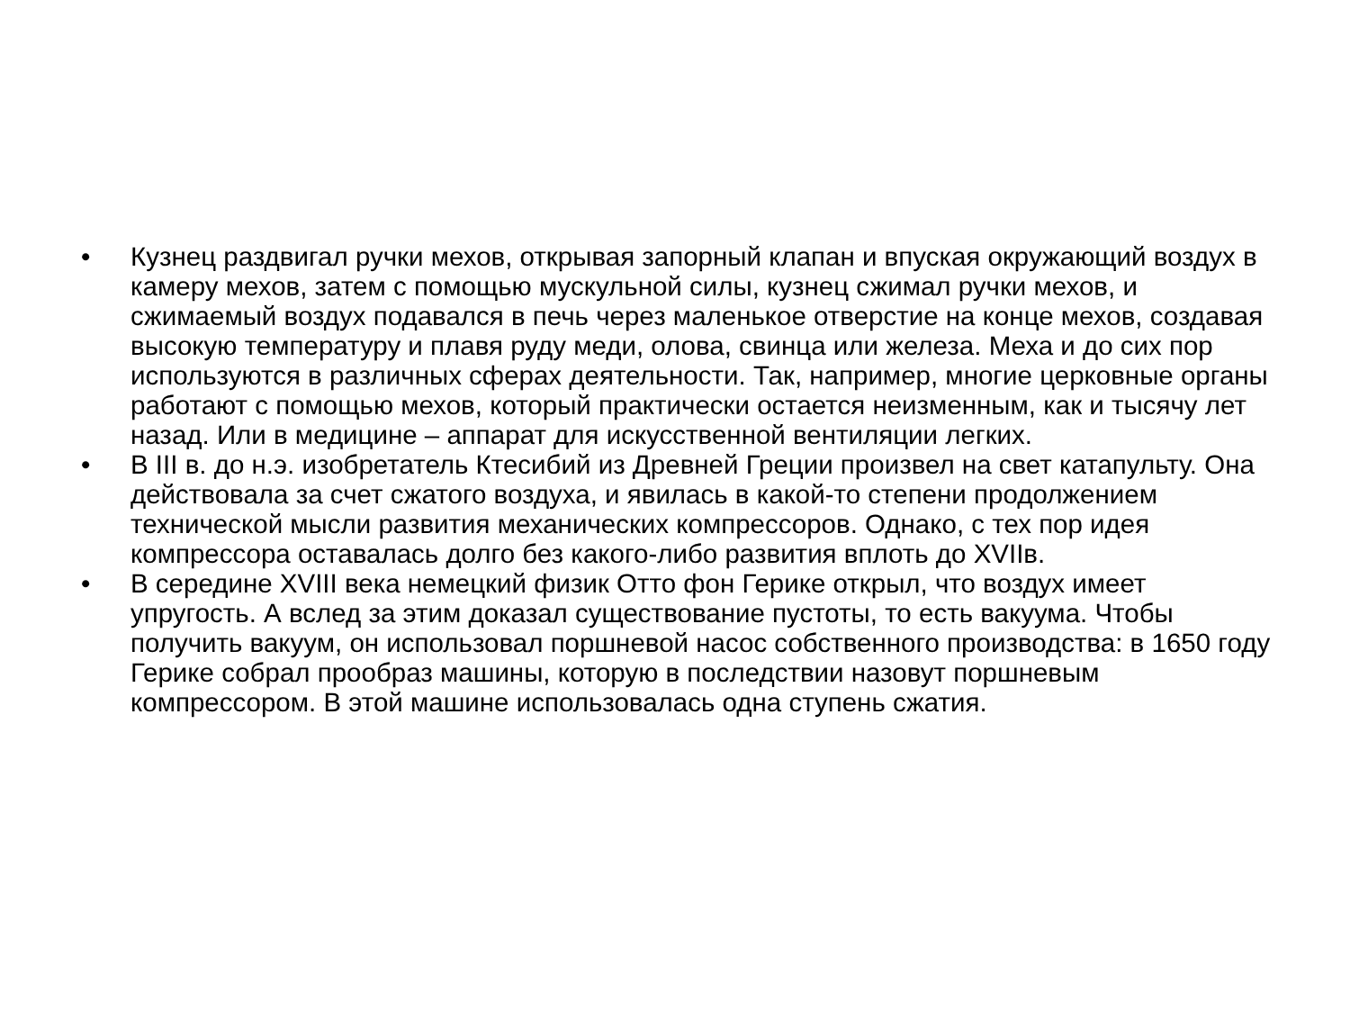• Кузнец раздвигал ручки мехов, открывая запорный клапан и впуская окружающий воздух в камеру мехов, затем с помощью мускульной силы, кузнец сжимал ручки мехов, и сжимаемый воздух подавался в печь через маленькое отверстие на конце мехов, создавая высокую температуру и плавя руду меди, олова, свинца или железа. Меха и до сих пор используются в различных сферах деятельности. Так, например, многие церковные органы работают с помощью мехов, который практически остается неизменным, как и тысячу лет назад. Или в медицине – аппарат для искусственной вентиляции легких.
• В III в. до н.э. изобретатель Ктесибий из Древней Греции произвел на свет катапульту. Она действовала за счет сжатого воздуха, и явилась в какой-то степени продолжением технической мысли развития механических компрессоров. Однако, с тех пор идея компрессора оставалась долго без какого-либо развития вплоть до XVIIв.
• В середине XVIII века немецкий физик Отто фон Герике открыл, что воздух имеет упругость. А вслед за этим доказал существование пустоты, то есть вакуума. Чтобы получить вакуум, он использовал поршневой насос собственного производства: в 1650 году Герике собрал прообраз машины, которую в последствии назовут поршневым компрессором. В этой машине использовалась одна ступень сжатия.